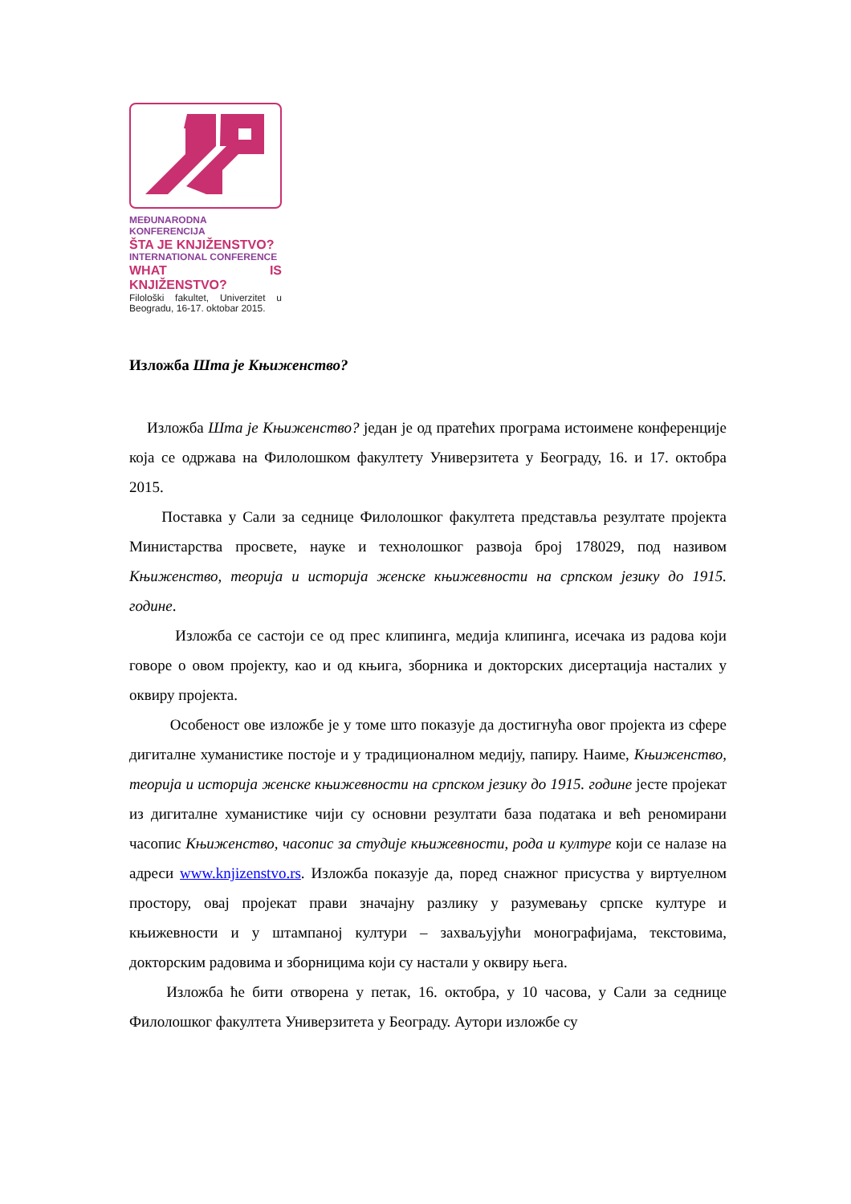MEĐUNARODNA KONFERENCIJA
ŠTA JE KNJIŽENSTVO?
INTERNATIONAL CONFERENCE
WHAT IS KNJIŽENSTVO?
Filološki fakultet, Univerzitet u Beogradu, 16-17. oktobar 2015.
Изложба Шта је Књиженство?
Изложба Шта је Књиженство? један је од пратећих програма истоимене конференције која се одржава на Филолошком факултету Универзитета у Београду, 16. и 17. октобра 2015.
Поставка у Сали за седнице Филолошког факултета представља резултате пројекта Министарства просвете, науке и технолошког развоја број 178029, под називом Књиженство, теорија и историја женске књижевности на српском језику до 1915. године.
Изложба се састоји се од прес клипинга, медија клипинга, исечака из радова који говоре о овом пројекту, као и од књига, зборника и докторских дисертација насталих у оквиру пројекта.
Особеност ове изложбе је у томе што показује да достигнућа овог пројекта из сфере дигиталне хуманистике постоје и у традиционалном медију, папиру. Наиме, Књиженство, теорија и историја женске књижевности на српском језику до 1915. године јесте пројекат из дигиталне хуманистике чији су основни резултати база података и већ реномирани часопис Књиженство, часопис за студије књижевности, рода и културе који се налазе на адреси www.knjizenstvo.rs. Изложба показује да, поред снажног присуства у виртуелном простору, овај пројекат прави значајну разлику у разумевању српске културе и књижевности и у штампаној култури – захваљујући монографијама, текстовима, докторским радовима и зборницима који су настали у оквиру њега.
Изложба ће бити отворена у петак, 16. октобра, у 10 часова, у Сали за седнице Филолошког факултета Универзитета у Београду. Аутори изложбе су